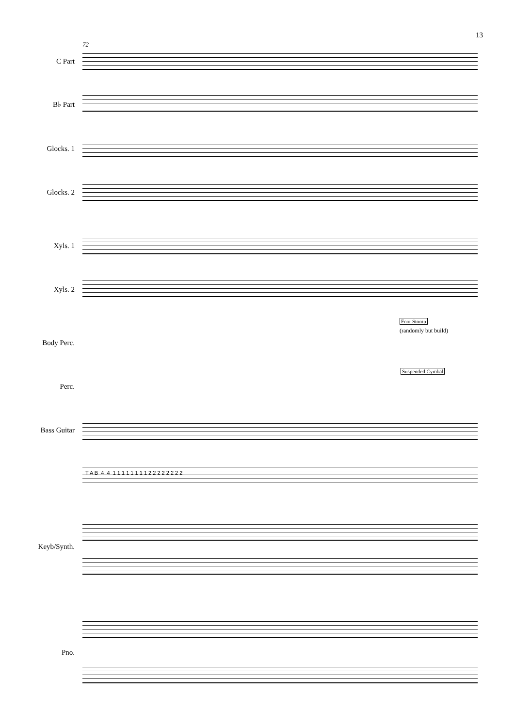13
72
C Part
B♭ Part
Glocks. 1
Glocks. 2
Xyls. 1
Xyls. 2
Foot Stomp
(randomly but build)
Body Perc.
Suspended Cymbal
Perc.
Bass Guitar
T A B 4 4 1 1 1 1 1 1 1 1 2 2 2 2 2 2 2 2
Keyb/Synth.
Pno.